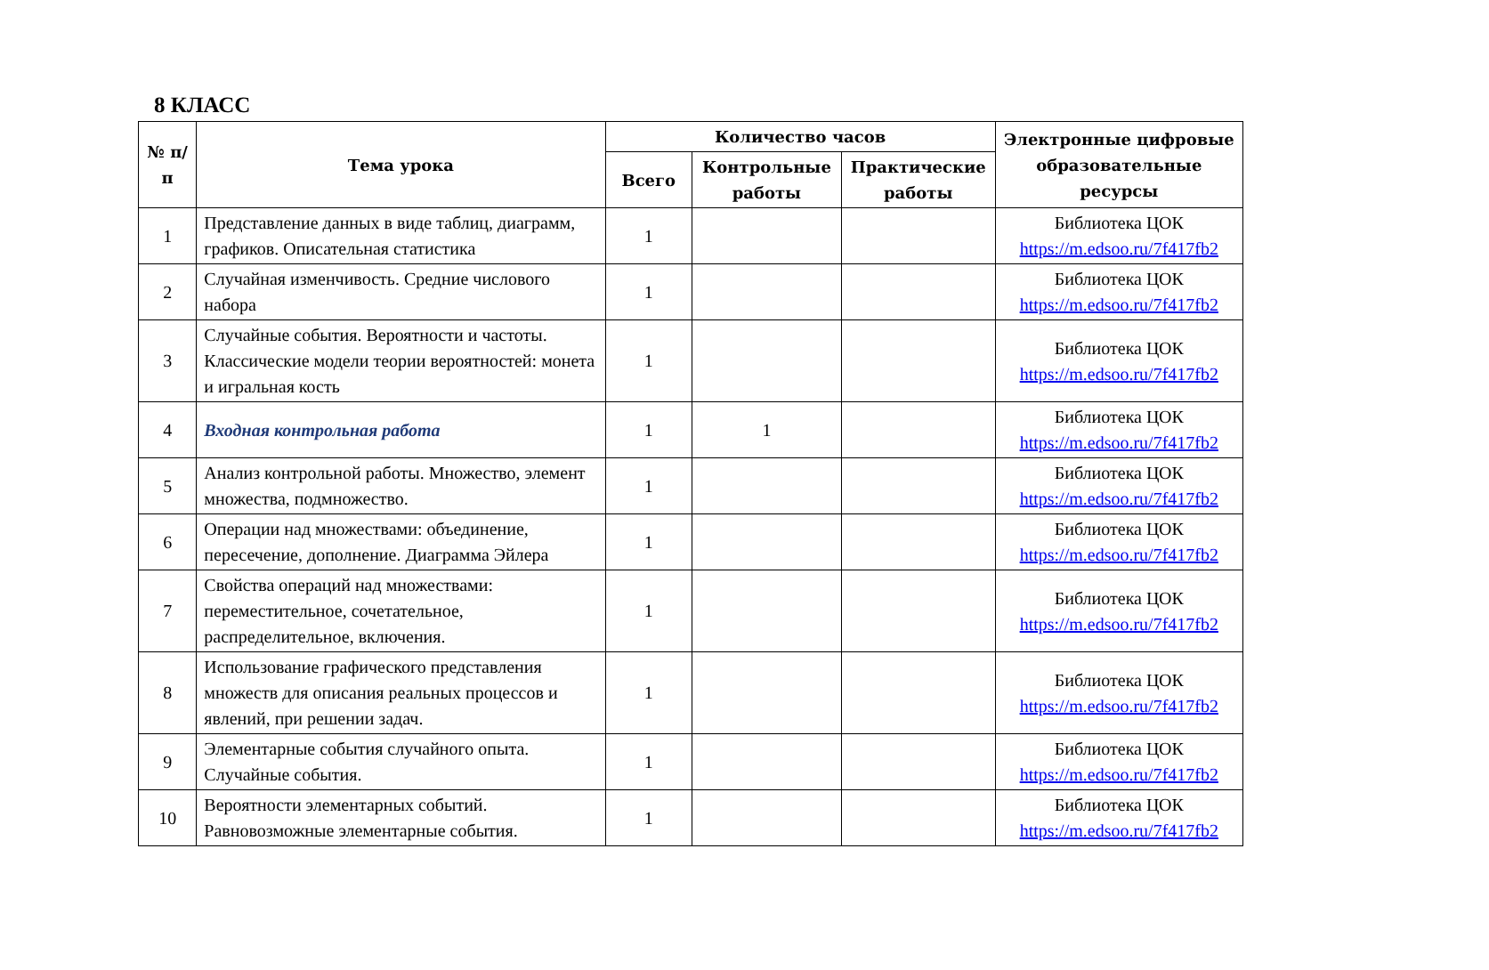8 КЛАСС
| № п/п | Тема урока | Количество часов | | | Электронные цифровые образовательные ресурсы |
| --- | --- | --- | --- | --- | --- |
| | | Всего | Контрольные работы | Практические работы | |
| 1 | Представление данных в виде таблиц, диаграмм, графиков. Описательная статистика | 1 | | | Библиотека ЦОК https://m.edsoo.ru/7f417fb2 |
| 2 | Случайная изменчивость. Средние числового набора | 1 | | | Библиотека ЦОК https://m.edsoo.ru/7f417fb2 |
| 3 | Случайные события. Вероятности и частоты. Классические модели теории вероятностей: монета и игральная кость | 1 | | | Библиотека ЦОК https://m.edsoo.ru/7f417fb2 |
| 4 | Входная контрольная работа | 1 | 1 | | Библиотека ЦОК https://m.edsoo.ru/7f417fb2 |
| 5 | Анализ контрольной работы. Множество, элемент множества, подмножество. | 1 | | | Библиотека ЦОК https://m.edsoo.ru/7f417fb2 |
| 6 | Операции над множествами: объединение, пересечение, дополнение. Диаграмма Эйлера | 1 | | | Библиотека ЦОК https://m.edsoo.ru/7f417fb2 |
| 7 | Свойства операций над множествами: переместительное, сочетательное, распределительное, включения. | 1 | | | Библиотека ЦОК https://m.edsoo.ru/7f417fb2 |
| 8 | Использование графического представления множеств для описания реальных процессов и явлений, при решении задач. | 1 | | | Библиотека ЦОК https://m.edsoo.ru/7f417fb2 |
| 9 | Элементарные события случайного опыта. Случайные события. | 1 | | | Библиотека ЦОК https://m.edsoo.ru/7f417fb2 |
| 10 | Вероятности элементарных событий. Равновозможные элементарные события. | 1 | | | Библиотека ЦОК https://m.edsoo.ru/7f417fb2 |